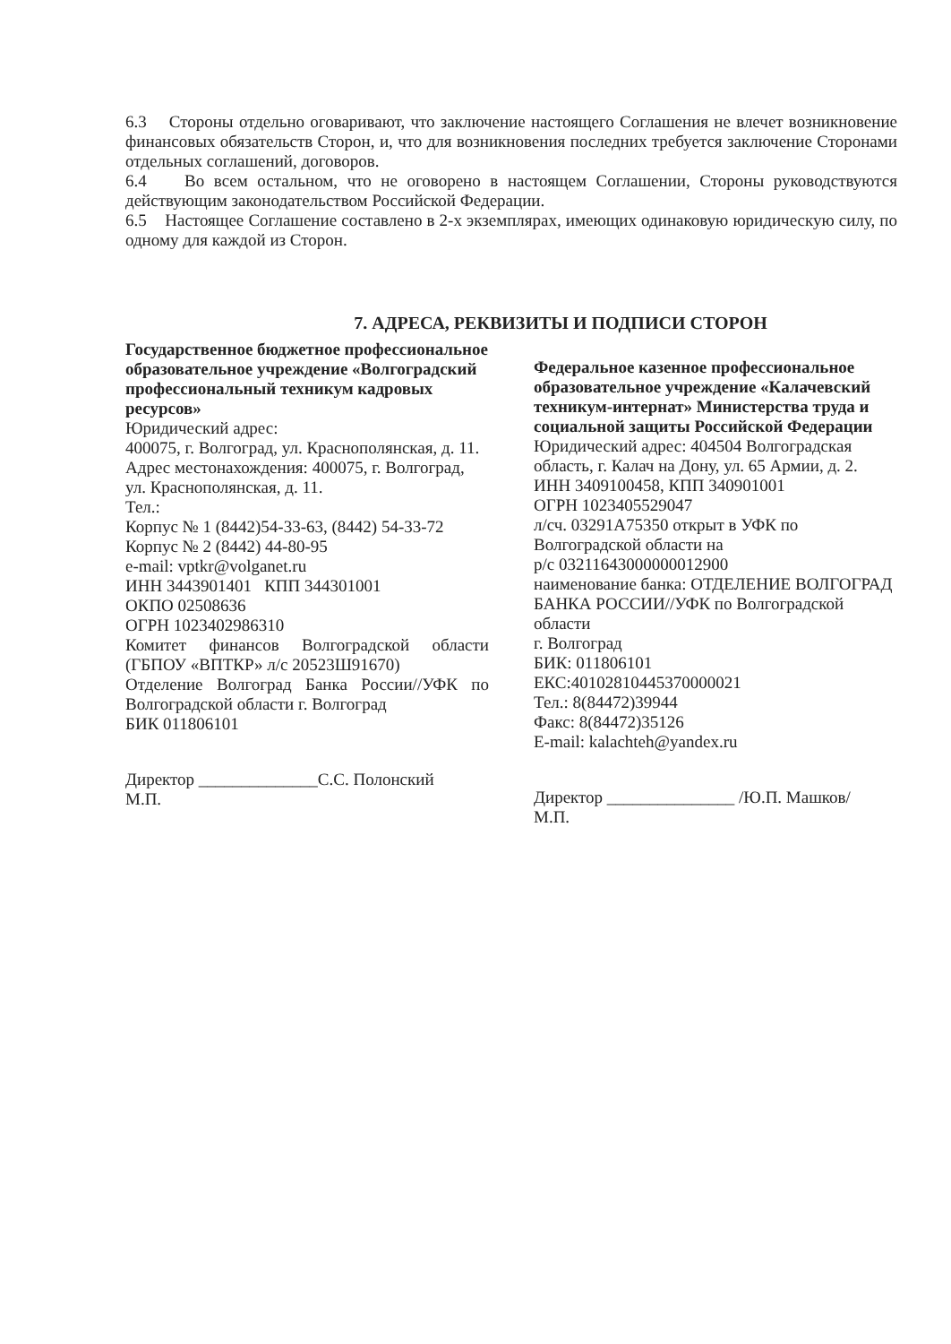6.3 Стороны отдельно оговаривают, что заключение настоящего Соглашения не влечет возникновение финансовых обязательств Сторон, и, что для возникновения последних требуется заключение Сторонами отдельных соглашений, договоров.
6.4 Во всем остальном, что не оговорено в настоящем Соглашении, Стороны руководствуются действующим законодательством Российской Федерации.
6.5 Настоящее Соглашение составлено в 2-х экземплярах, имеющих одинаковую юридическую силу, по одному для каждой из Сторон.
7. АДРЕСА, РЕКВИЗИТЫ И ПОДПИСИ СТОРОН
Государственное бюджетное профессиональное образовательное учреждение «Волгоградский профессиональный техникум кадровых ресурсов»
Юридический адрес:
400075, г. Волгоград, ул. Краснополянская, д. 11.
Адрес местонахождения: 400075, г. Волгоград, ул. Краснополянская, д. 11.
Тел.:
Корпус № 1 (8442)54-33-63, (8442) 54-33-72
Корпус № 2 (8442) 44-80-95
e-mail: vptkr@volganet.ru
ИНН 3443901401 КПП 344301001
ОКПО 02508636
ОГРН 1023402986310
Комитет финансов Волгоградской области (ГБПОУ «ВПТКР» л/с 20523Ш91670)
Отделение Волгоград Банка России//УФК по Волгоградской области г. Волгоград
БИК 011806101
Директор ______________С.С. Полонский
М.П.
Федеральное казенное профессиональное образовательное учреждение «Калачевский техникум-интернат» Министерства труда и социальной защиты Российской Федерации
Юридический адрес: 404504 Волгоградская область, г. Калач на Дону, ул. 65 Армии, д. 2.
ИНН 3409100458, КПП 340901001
ОГРН 1023405529047
л/сч. 03291А75350 открыт в УФК по Волгоградской области на
р/с 03211643000000012900
наименование банка: ОТДЕЛЕНИЕ ВОЛГОГРАД БАНКА РОССИИ//УФК по Волгоградской области
г. Волгоград
БИК: 011806101
ЕКС:40102810445370000021
Тел.: 8(84472)39944
Факс: 8(84472)35126
E-mail: kalachteh@yandex.ru
Директор _______________ /Ю.П. Машков/
М.П.